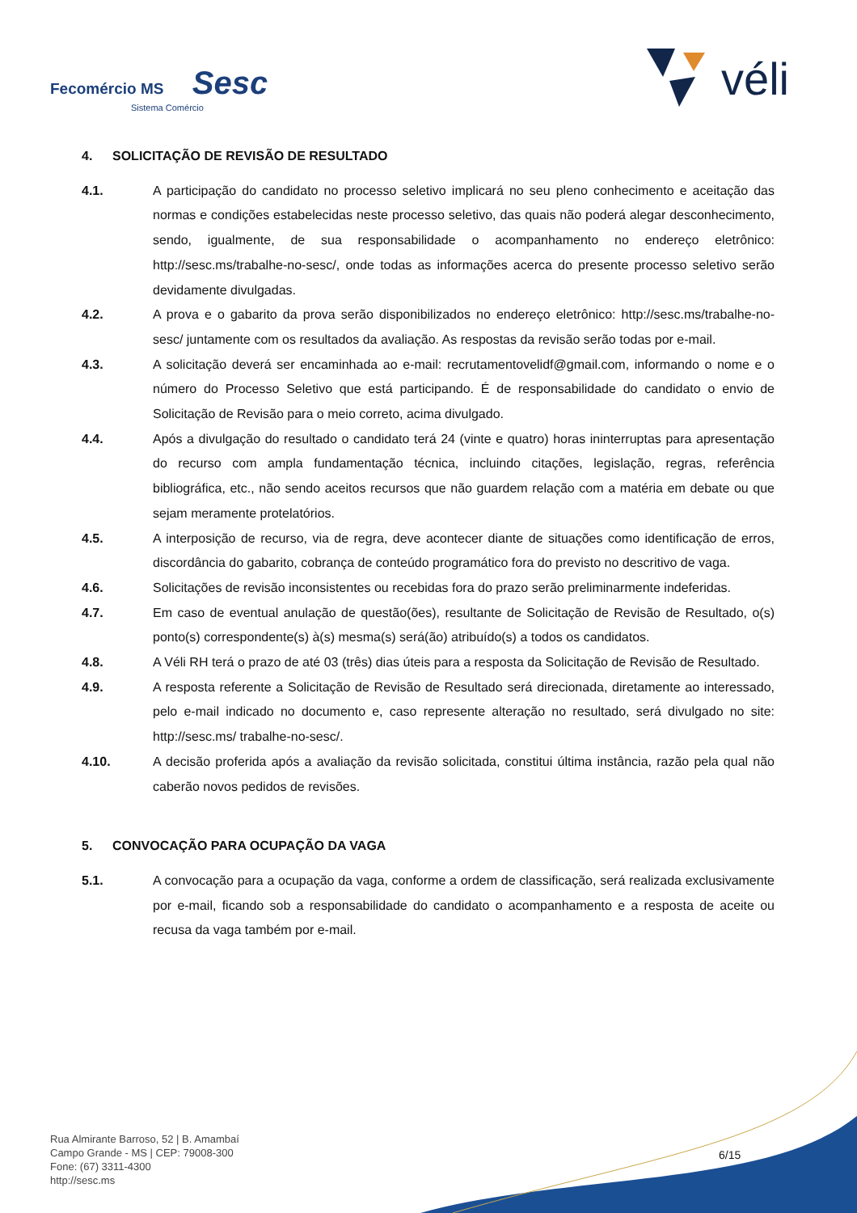Fecomércio MS Sesc
Sistema Comércio
véli
4. SOLICITAÇÃO DE REVISÃO DE RESULTADO
4.1. A participação do candidato no processo seletivo implicará no seu pleno conhecimento e aceitação das normas e condições estabelecidas neste processo seletivo, das quais não poderá alegar desconhecimento, sendo, igualmente, de sua responsabilidade o acompanhamento no endereço eletrônico: http://sesc.ms/trabalhe-no-sesc/, onde todas as informações acerca do presente processo seletivo serão devidamente divulgadas.
4.2. A prova e o gabarito da prova serão disponibilizados no endereço eletrônico: http://sesc.ms/trabalhe-no-sesc/ juntamente com os resultados da avaliação. As respostas da revisão serão todas por e-mail.
4.3. A solicitação deverá ser encaminhada ao e-mail: recrutamentovelidf@gmail.com, informando o nome e o número do Processo Seletivo que está participando. É de responsabilidade do candidato o envio de Solicitação de Revisão para o meio correto, acima divulgado.
4.4. Após a divulgação do resultado o candidato terá 24 (vinte e quatro) horas ininterruptas para apresentação do recurso com ampla fundamentação técnica, incluindo citações, legislação, regras, referência bibliográfica, etc., não sendo aceitos recursos que não guardem relação com a matéria em debate ou que sejam meramente protelatórios.
4.5. A interposição de recurso, via de regra, deve acontecer diante de situações como identificação de erros, discordância do gabarito, cobrança de conteúdo programático fora do previsto no descritivo de vaga.
4.6. Solicitações de revisão inconsistentes ou recebidas fora do prazo serão preliminarmente indeferidas.
4.7. Em caso de eventual anulação de questão(ões), resultante de Solicitação de Revisão de Resultado, o(s) ponto(s) correspondente(s) à(s) mesma(s) será(ão) atribuído(s) a todos os candidatos.
4.8. A Véli RH terá o prazo de até 03 (três) dias úteis para a resposta da Solicitação de Revisão de Resultado.
4.9. A resposta referente a Solicitação de Revisão de Resultado será direcionada, diretamente ao interessado, pelo e-mail indicado no documento e, caso represente alteração no resultado, será divulgado no site: http://sesc.ms/ trabalhe-no-sesc/.
4.10. A decisão proferida após a avaliação da revisão solicitada, constitui última instância, razão pela qual não caberão novos pedidos de revisões.
5. CONVOCAÇÃO PARA OCUPAÇÃO DA VAGA
5.1. A convocação para a ocupação da vaga, conforme a ordem de classificação, será realizada exclusivamente por e-mail, ficando sob a responsabilidade do candidato o acompanhamento e a resposta de aceite ou recusa da vaga também por e-mail.
Rua Almirante Barroso, 52 | B. Amambaí
Campo Grande - MS | CEP: 79008-300
Fone: (67) 3311-4300
http://sesc.ms
6/15